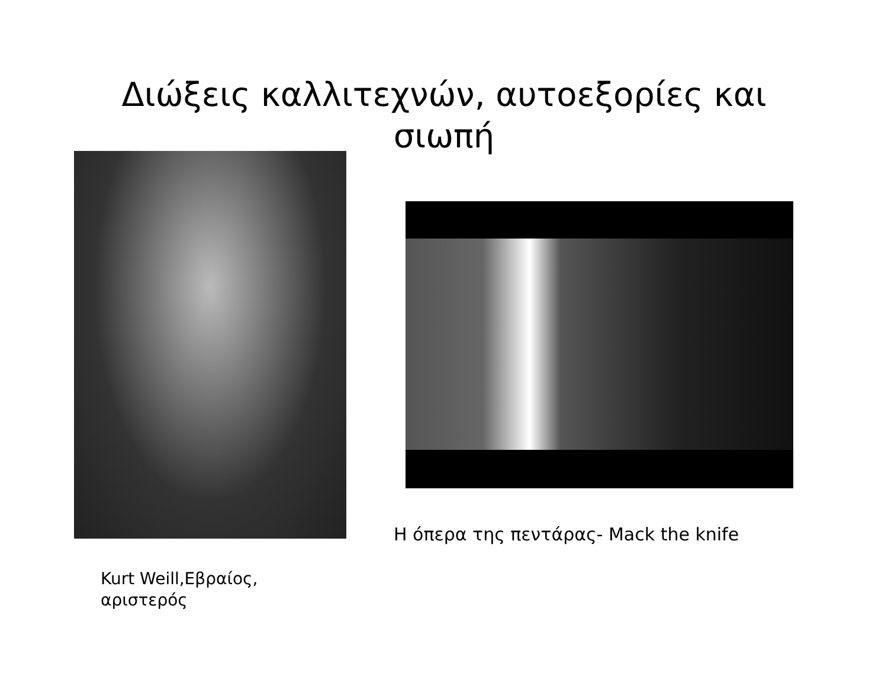Διώξεις καλλιτεχνών, αυτοεξορίες και
σιωπή
Kurt Weill,Εβραίος,
αριστερός
Η όπερα της πεντάρας- Mack the knife